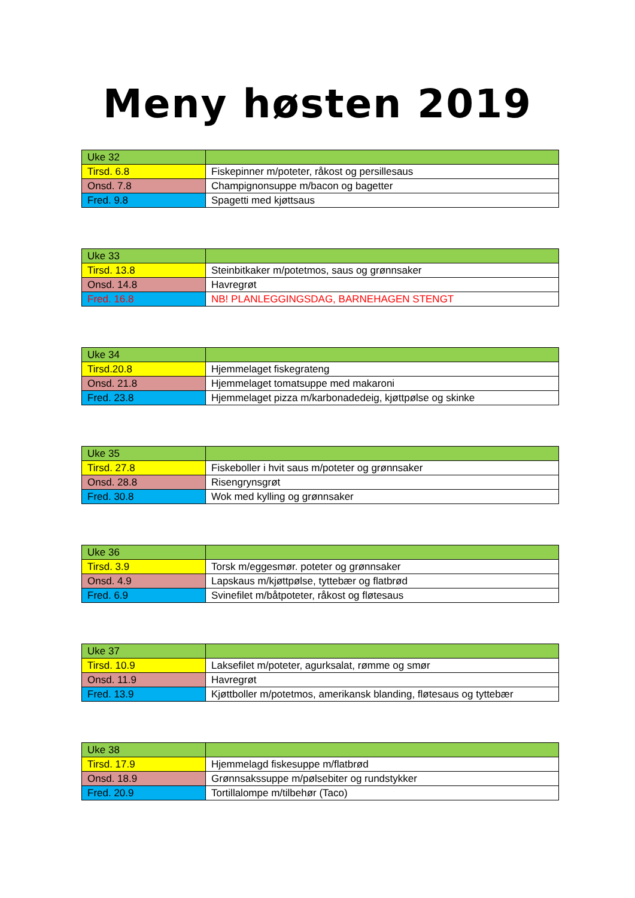Meny høsten 2019
| Uke 32 | |
| Tirsd. 6.8 | Fiskepinner m/poteter, råkost og persillesaus |
| Onsd. 7.8 | Champignonsuppe m/bacon og bagetter |
| Fred. 9.8 | Spagetti med kjøttsaus |
| Uke 33 | |
| Tirsd. 13.8 | Steinbitkaker m/potetmos, saus og grønnsaker |
| Onsd. 14.8 | Havregrøt |
| Fred. 16.8 | NB! PLANLEGGINGSDAG, BARNEHAGEN STENGT |
| Uke 34 | |
| Tirsd.20.8 | Hjemmelaget fiskegrateng |
| Onsd. 21.8 | Hjemmelaget tomatsuppe med makaroni |
| Fred. 23.8 | Hjemmelaget pizza m/karbonadedeig, kjøttpølse og skinke |
| Uke 35 | |
| Tirsd. 27.8 | Fiskeboller i hvit saus m/poteter og grønnsaker |
| Onsd. 28.8 | Risengrynsgrøt |
| Fred. 30.8 | Wok med kylling og grønnsaker |
| Uke 36 | |
| Tirsd. 3.9 | Torsk m/eggesmør. poteter og grønnsaker |
| Onsd. 4.9 | Lapskaus m/kjøttpølse, tyttebær og flatbrød |
| Fred. 6.9 | Svinefilet m/båtpoteter, råkost og fløtesaus |
| Uke 37 | |
| Tirsd. 10.9 | Laksefilet m/poteter, agurksalat, rømme og smør |
| Onsd. 11.9 | Havregrøt |
| Fred. 13.9 | Kjøttboller m/potetmos, amerikansk blanding, fløtesaus og tyttebær |
| Uke 38 | |
| Tirsd. 17.9 | Hjemmelagd fiskesuppe m/flatbrød |
| Onsd. 18.9 | Grønnsakssuppe m/pølsebiter og rundstykker |
| Fred. 20.9 | Tortillalompe m/tilbehør (Taco) |